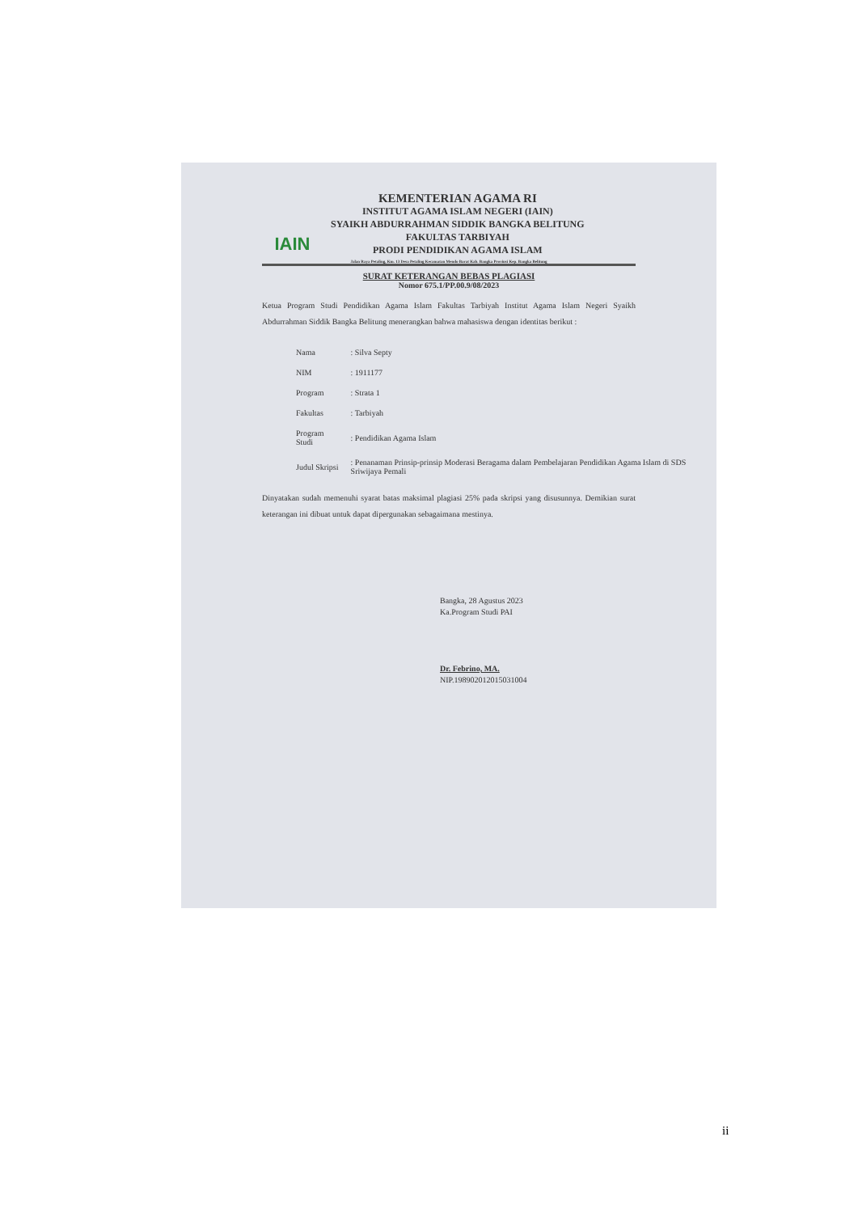IAIN
KEMENTERIAN AGAMA RI
INSTITUT AGAMA ISLAM NEGERI (IAIN)
SYAIKH ABDURRAHMAN SIDDIK BANGKA BELITUNG
FAKULTAS TARBIYAH
PRODI PENDIDIKAN AGAMA ISLAM
Jalan Raya Petaling, Km. 13 Desa Petaling Kecamatan Mendo Barat Kab. Bangka Provinsi Kep. Bangka Belitung
SURAT KETERANGAN BEBAS PLAGIASI
Nomor 675.1/PP.00.9/08/2023
Ketua Program Studi Pendidikan Agama Islam Fakultas Tarbiyah Institut Agama Islam Negeri Syaikh Abdurrahman Siddik Bangka Belitung menerangkan bahwa mahasiswa dengan identitas berikut :
| Nama | : Silva Septy |
| NIM | : 1911177 |
| Program | : Strata 1 |
| Fakultas | : Tarbiyah |
| Program Studi | : Pendidikan Agama Islam |
| Judul Skripsi | : Penanaman Prinsip-prinsip Moderasi Beragama dalam Pembelajaran Pendidikan Agama Islam di SDS Sriwijaya Pemali |
Dinyatakan sudah memenuhi syarat batas maksimal plagiasi 25% pada skripsi yang disusunnya. Demikian surat keterangan ini dibuat untuk dapat dipergunakan sebagaimana mestinya.
Bangka, 28 Agustus 2023
Ka.Program Studi PAI
Dr. Febrino, MA.
NIP.198902012015031004
ii